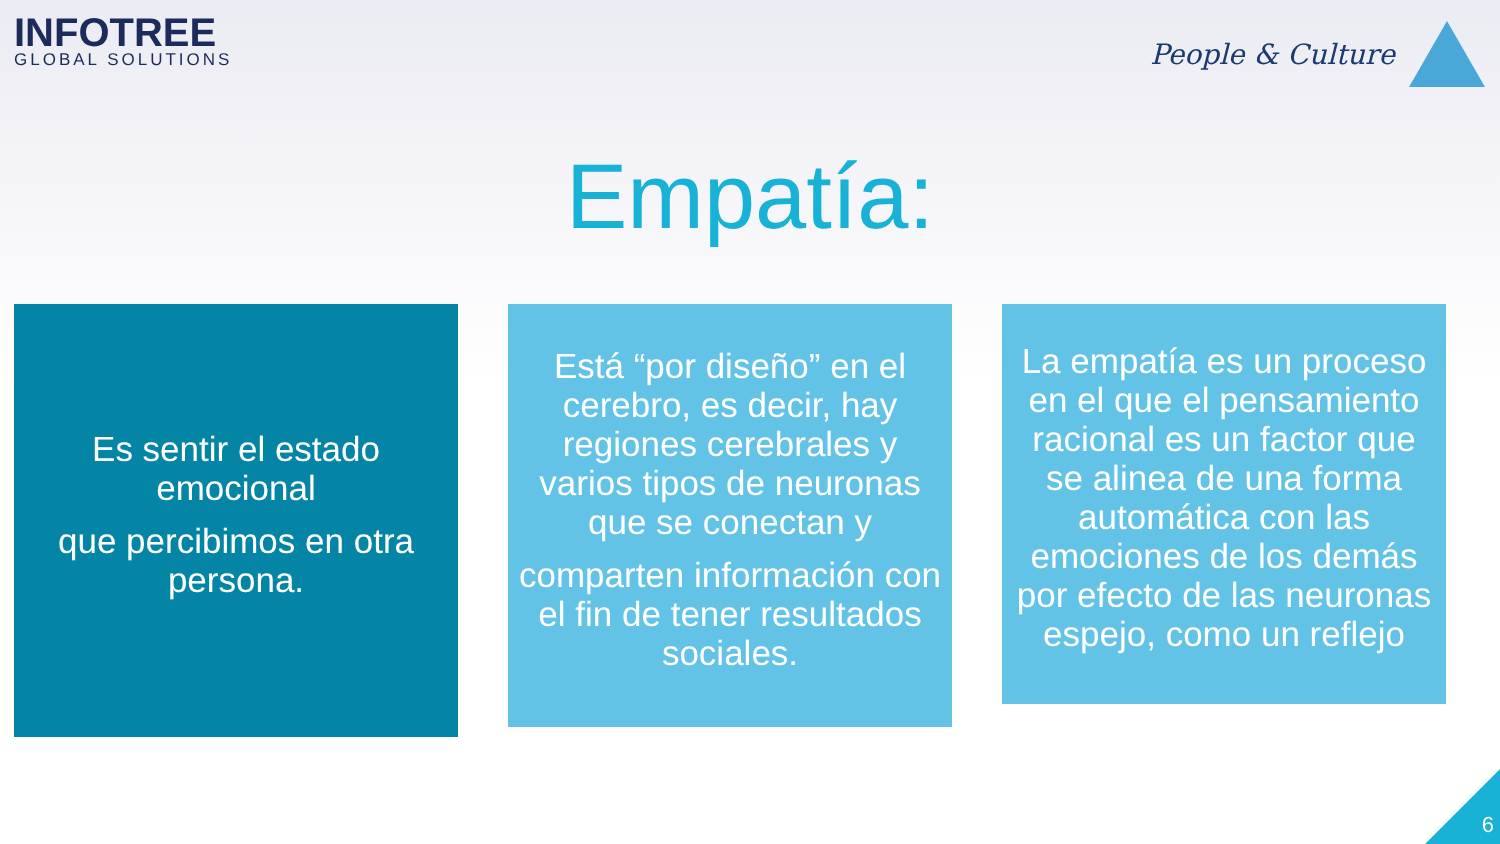INFOTREE
GLOBAL SOLUTIONS
People & Culture
Empatía:
Es sentir el estado emocional
que percibimos en otra persona.
Está “por diseño” en el cerebro, es decir, hay regiones cerebrales y varios tipos de neuronas que se conectan y
comparten información con el fin de tener resultados sociales.
La empatía es un proceso en el que el pensamiento racional es un factor que se alinea de una forma automática con las emociones de los demás por efecto de las neuronas espejo, como un reflejo
6